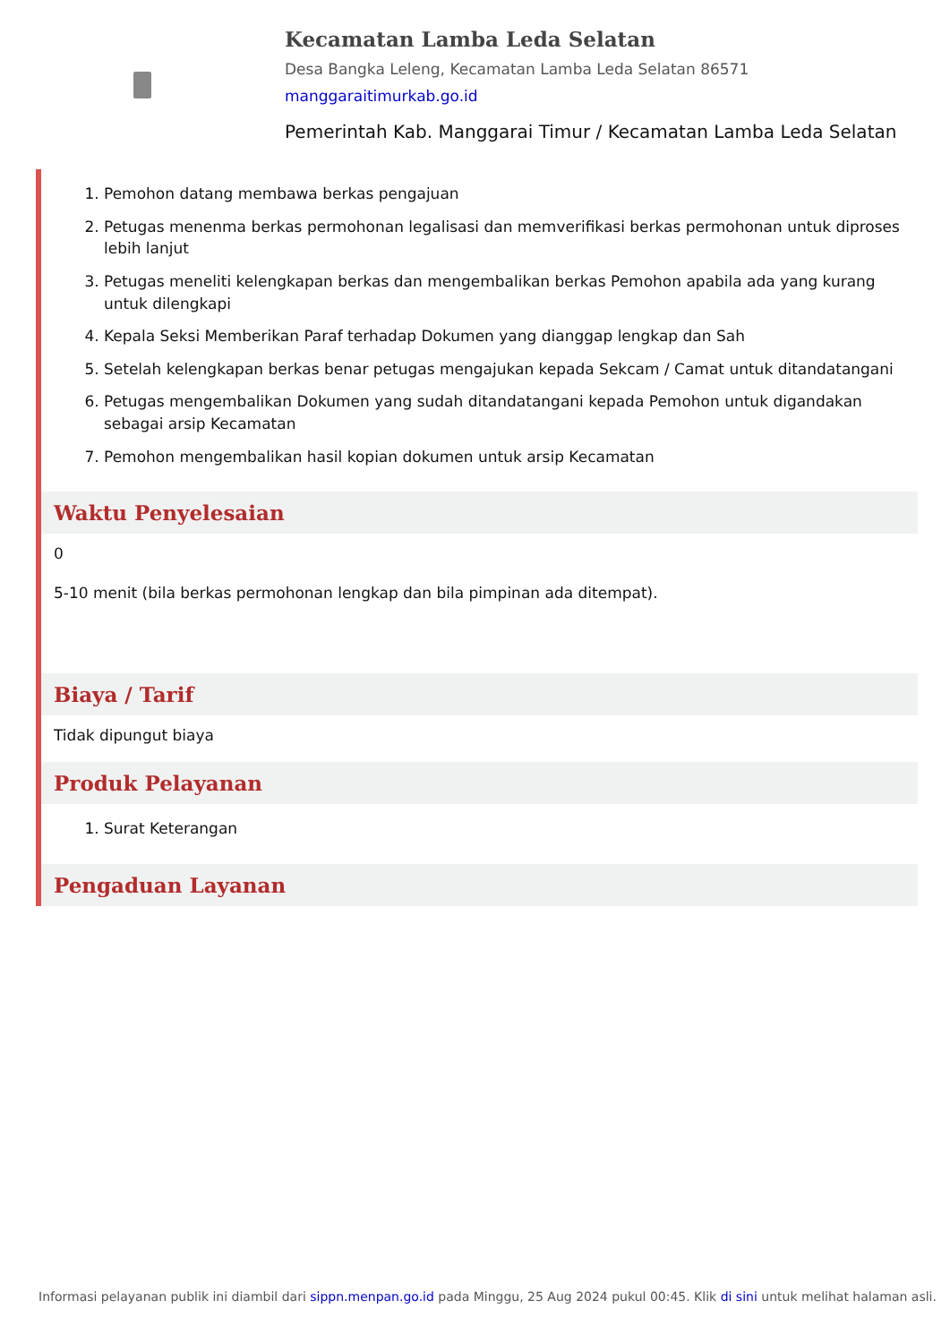Kecamatan Lamba Leda Selatan
Desa Bangka Leleng, Kecamatan Lamba Leda Selatan 86571
manggaraitimurkab.go.id
Pemerintah Kab. Manggarai Timur / Kecamatan Lamba Leda Selatan
1. Pemohon datang membawa berkas pengajuan
2. Petugas menenma berkas permohonan legalisasi dan memverifikasi berkas permohonan untuk diproses lebih lanjut
3. Petugas meneliti kelengkapan berkas dan mengembalikan berkas Pemohon apabila ada yang kurang untuk dilengkapi
4. Kepala Seksi Memberikan Paraf terhadap Dokumen yang dianggap lengkap dan Sah
5. Setelah kelengkapan berkas benar petugas mengajukan kepada Sekcam / Camat untuk ditandatangani
6. Petugas mengembalikan Dokumen yang sudah ditandatangani kepada Pemohon untuk digandakan sebagai arsip Kecamatan
7. Pemohon mengembalikan hasil kopian dokumen untuk arsip Kecamatan
Waktu Penyelesaian
0
5-10 menit (bila berkas permohonan lengkap dan bila pimpinan ada ditempat).
Biaya / Tarif
Tidak dipungut biaya
Produk Pelayanan
1. Surat Keterangan
Pengaduan Layanan
Informasi pelayanan publik ini diambil dari sippn.menpan.go.id pada Minggu, 25 Aug 2024 pukul 00:45. Klik di sini untuk melihat halaman asli.